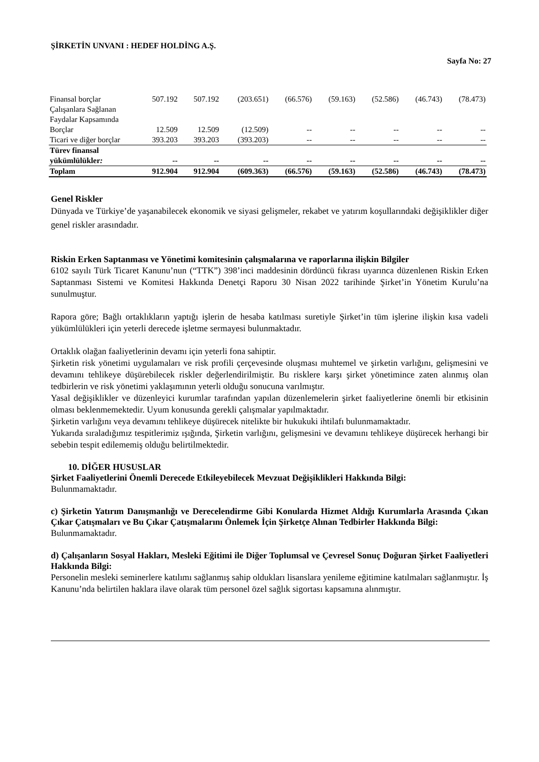ŞİRKETİN UNVANI : HEDEF HOLDİNG A.Ş.
Sayfa No: 27
| Finansal borçlar | 507.192 | 507.192 | (203.651) | (66.576) | (59.163) | (52.586) | (46.743) | (78.473) |
| Çalışanlara Sağlanan Faydalar Kapsamında Borçlar | 12.509 | 12.509 | (12.509) | -- | -- | -- | -- | -- |
| Ticari ve diğer borçlar | 393.203 | 393.203 | (393.203) | -- | -- | -- | -- | -- |
| Türev finansal yükümlülükler : | -- | -- | -- | -- | -- | -- | -- | -- |
| Toplam | 912.904 | 912.904 | (609.363) | (66.576) | (59.163) | (52.586) | (46.743) | (78.473) |
Genel Riskler
Dünyada ve Türkiye’de yaşanabilecek ekonomik ve siyasi gelişmeler, rekabet ve yatırım koşullarındaki değişiklikler diğer genel riskler arasındadır.
Riskin Erken Saptanması ve Yönetimi komitesinin çalışmalarına ve raporlarına ilişkin Bilgiler
6102 sayılı Türk Ticaret Kanunu’nun (“TTK”) 398’inci maddesinin dördüncü fıkrası uyarınca düzenlenen Riskin Erken Saptanması Sistemi ve Komitesi Hakkında Denetçi Raporu 30 Nisan 2022 tarihinde Şirket’in Yönetim Kurulu’na sunulmuştur.
Rapora göre; Bağlı ortaklıkların yaptığı işlerin de hesaba katılması suretiyle Şirket’in tüm işlerine ilişkin kısa vadeli yükümlülükleri için yeterli derecede işletme sermayesi bulunmaktadır.
Ortaklık olağan faaliyetlerinin devamı için yeterli fona sahiptir.
Şirketin risk yönetimi uygulamaları ve risk profili çerçevesinde oluşması muhtemel ve şirketin varlığını, gelişmesini ve devamını tehlikeye düşürebilecek riskler değerlendirilmiştir. Bu risklere karşı şirket yönetimince zaten alınmış olan tedbirlerin ve risk yönetimi yaklaşımının yeterli olduğu sonucuna varılmıştır.
Yasal değişiklikler ve düzenleyici kurumlar tarafından yapılan düzenlemelerin şirket faaliyetlerine önemli bir etkisinin olması beklenmemektedir. Uyum konusunda gerekli çalışmalar yapılmaktadır.
Şirketin varlığını veya devamını tehlikeye düşürecek nitelikte bir hukukuki ihtilafı bulunmamaktadır.
Yukarıda sıraladığımız tespitlerimiz ışığında, Şirketin varlığını, gelişmesini ve devamını tehlikeye düşürecek herhangi bir sebebin tespit edilememiş olduğu belirtilmektedir.
10. DİĞER HUSUSLAR
Şirket Faaliyetlerini Önemli Derecede Etkileyebilecek Mevzuat Değişiklikleri Hakkında Bilgi:
Bulunmamaktadır.
c) Şirketin Yatırım Danışmanlığı ve Derecelendirme Gibi Konularda Hizmet Aldığı Kurumlarla Arasında Çıkan Çıkar Çatışmaları ve Bu Çıkar Çatışmalarını Önlemek İçin Şirketçe Alınan Tedbirler Hakkında Bilgi:
Bulunmamaktadır.
d) Çalışanların Sosyal Hakları, Mesleki Eğitimi ile Diğer Toplumsal ve Çevresel Sonuç Doğuran Şirket Faaliyetleri Hakkında Bilgi:
Personelin mesleki seminerlere katılımı sağlanmış sahip oldukları lisanslara yenileme eğitimine katılmaları sağlanmıştır. İş Kanunu’nda belirtilen haklara ilave olarak tüm personel özel sağlık sigortası kapsamına alınmıştır.